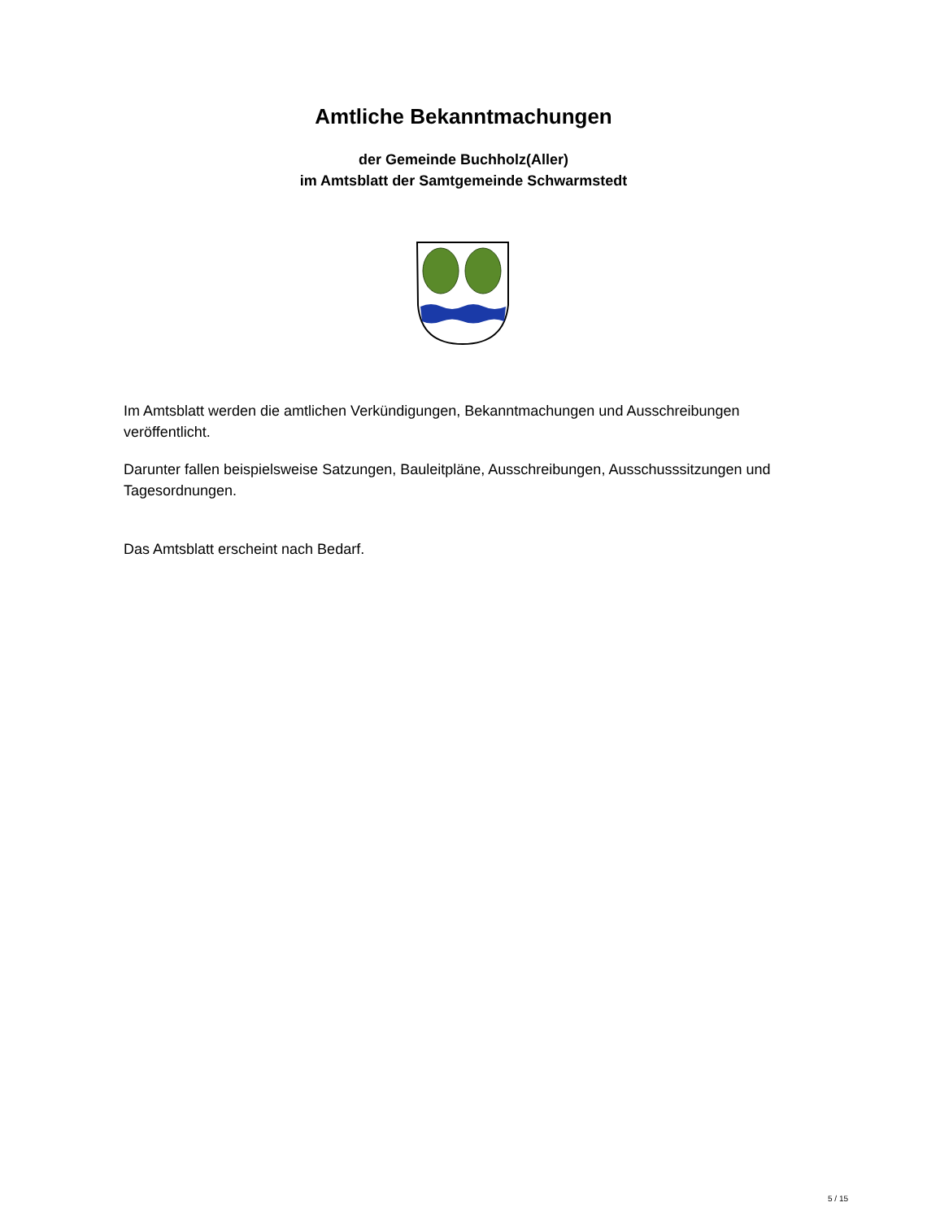Amtliche Bekanntmachungen
der Gemeinde Buchholz(Aller)
im Amtsblatt der Samtgemeinde Schwarmstedt
Im Amtsblatt werden die amtlichen Verkündigungen, Bekanntmachungen und Ausschreibungen veröffentlicht.
Darunter fallen beispielsweise Satzungen, Bauleitpläne, Ausschreibungen, Ausschusssitzungen und Tagesordnungen.
Das Amtsblatt erscheint nach Bedarf.
5 / 15